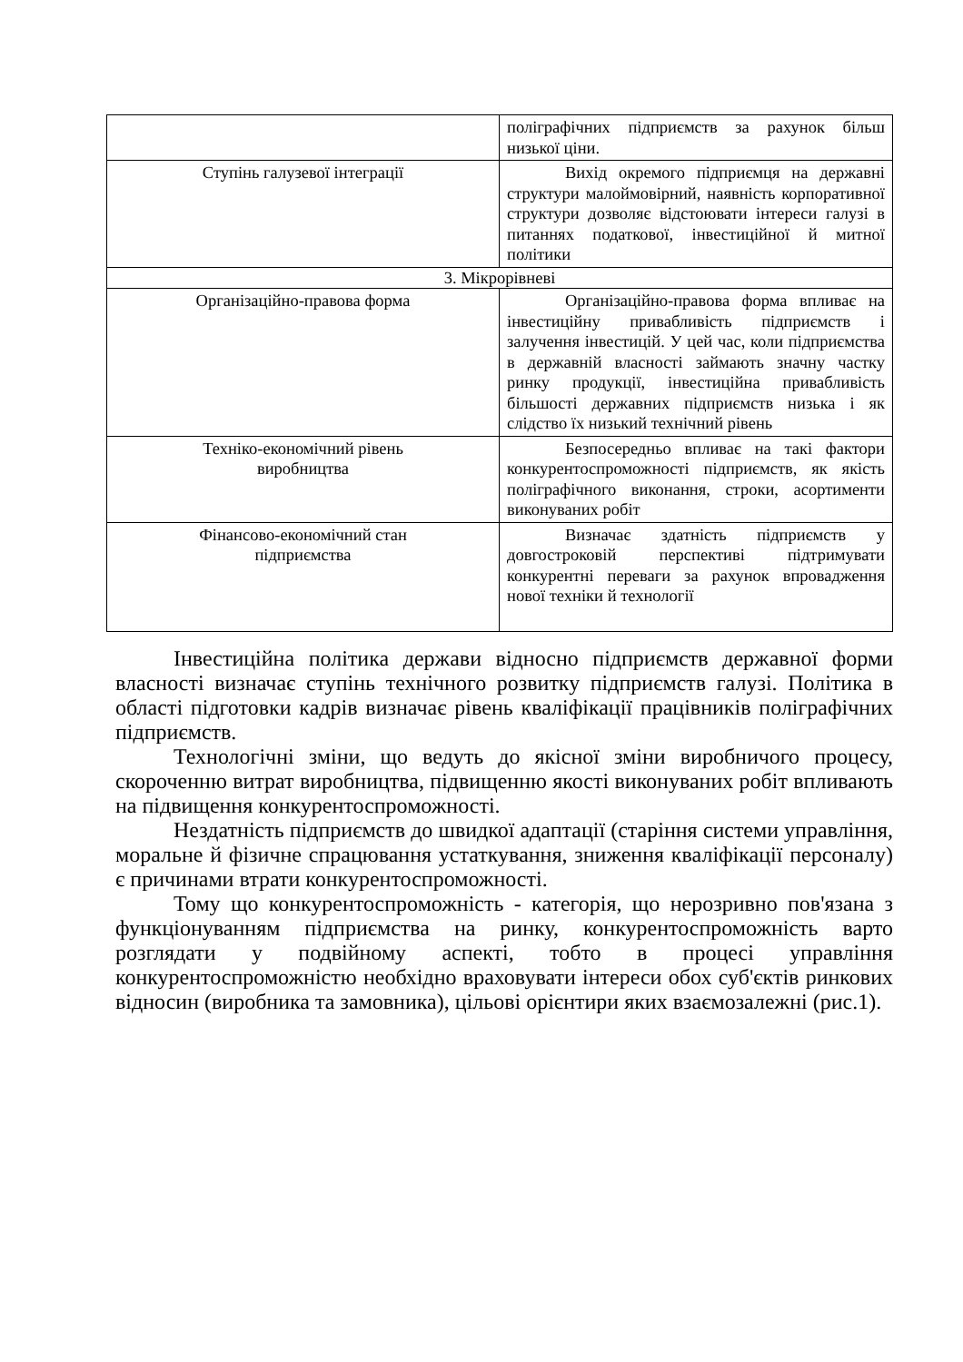| | поліграфічних підприємств за рахунок більш низької ціни. |
| Ступінь галузевої інтеграції | Вихід окремого підприємця на державні структури малоймовірний, наявність корпоративної структури дозволяє відстоювати інтереси галузі в питаннях податкової, інвестиційної й митної політики |
| 3. Мікрорівневі | |
| Організаційно-правова форма | Організаційно-правова форма впливає на інвестиційну привабливість підприємств і залучення інвестицій. У цей час, коли підприємства в державній власності займають значну частку ринку продукції, інвестиційна привабливість більшості державних підприємств низька і як слідство їх низький технічний рівень |
| Техніко-економічний рівень виробництва | Безпосередньо впливає на такі фактори конкурентоспроможності підприємств, як якість поліграфічного виконання, строки, асортименти виконуваних робіт |
| Фінансово-економічний стан підприємства | Визначає здатність підприємств у довгостроковій перспективі підтримувати конкурентні переваги за рахунок впровадження нової техніки й технології |
Інвестиційна політика держави відносно підприємств державної форми власності визначає ступінь технічного розвитку підприємств галузі. Політика в області підготовки кадрів визначає рівень кваліфікації працівників поліграфічних підприємств.
Технологічні зміни, що ведуть до якісної зміни виробничого процесу, скороченню витрат виробництва, підвищенню якості виконуваних робіт впливають на підвищення конкурентоспроможності.
Нездатність підприємств до швидкої адаптації (старіння системи управління, моральне й фізичне спрацювання устаткування, зниження кваліфікації персоналу) є причинами втрати конкурентоспроможності.
Тому що конкурентоспроможність - категорія, що нерозривно пов'язана з функціонуванням підприємства на ринку, конкурентоспроможність варто розглядати у подвійному аспекті, тобто в процесі управління конкурентоспроможністю необхідно враховувати інтереси обох суб'єктів ринкових відносин (виробника та замовника), цільові орієнтири яких взаємозалежні (рис.1).